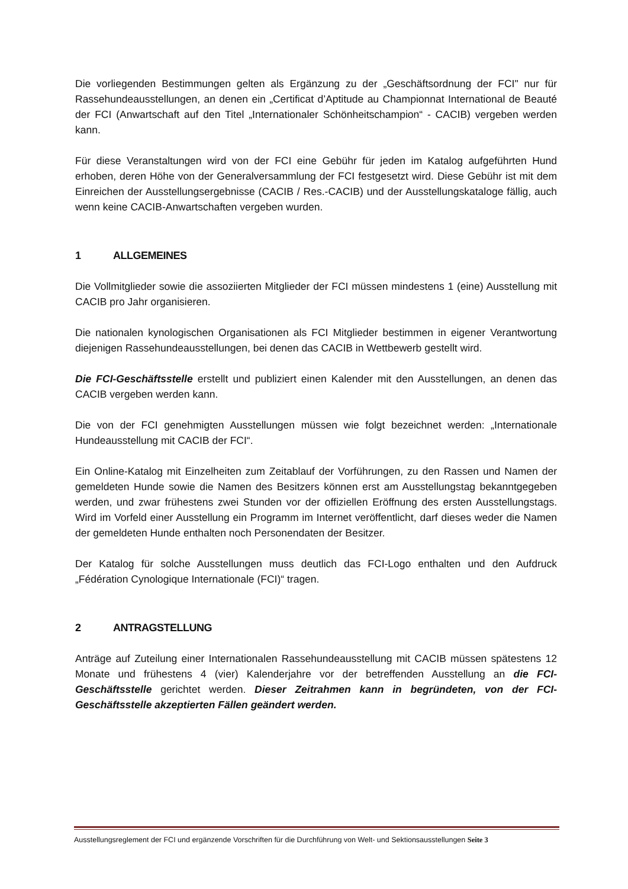Die vorliegenden Bestimmungen gelten als Ergänzung zu der „Geschäftsordnung der FCI" nur für Rassehundeausstellungen, an denen ein „Certificat d’Aptitude au Championnat International de Beauté der FCI (Anwartschaft auf den Titel „Internationaler Schönheitschampion“ - CACIB) vergeben werden kann.
Für diese Veranstaltungen wird von der FCI eine Gebühr für jeden im Katalog aufgeführten Hund erhoben, deren Höhe von der Generalversammlung der FCI festgesetzt wird. Diese Gebühr ist mit dem Einreichen der Ausstellungsergebnisse (CACIB / Res.-CACIB) und der Ausstellungskataloge fällig, auch wenn keine CACIB-Anwartschaften vergeben wurden.
1 ALLGEMEINES
Die Vollmitglieder sowie die assoziierten Mitglieder der FCI müssen mindestens 1 (eine) Ausstellung mit CACIB pro Jahr organisieren.
Die nationalen kynologischen Organisationen als FCI Mitglieder bestimmen in eigener Verantwortung diejenigen Rassehundeausstellungen, bei denen das CACIB in Wettbewerb gestellt wird.
Die FCI-Geschäftsstelle erstellt und publiziert einen Kalender mit den Ausstellungen, an denen das CACIB vergeben werden kann.
Die von der FCI genehmigten Ausstellungen müssen wie folgt bezeichnet werden: „Internationale Hundeausstellung mit CACIB der FCI“.
Ein Online-Katalog mit Einzelheiten zum Zeitablauf der Vorführungen, zu den Rassen und Namen der gemeldeten Hunde sowie die Namen des Besitzers können erst am Ausstellungstag bekanntgegeben werden, und zwar frühestens zwei Stunden vor der offiziellen Eröffnung des ersten Ausstellungstags. Wird im Vorfeld einer Ausstellung ein Programm im Internet veröffentlicht, darf dieses weder die Namen der gemeldeten Hunde enthalten noch Personendaten der Besitzer.
Der Katalog für solche Ausstellungen muss deutlich das FCI-Logo enthalten und den Aufdruck „Fédération Cynologique Internationale (FCI)“ tragen.
2 ANTRAGSTELLUNG
Anträge auf Zuteilung einer Internationalen Rassehundeausstellung mit CACIB müssen spätestens 12 Monate und frühestens 4 (vier) Kalenderjahre vor der betreffenden Ausstellung an die FCI-Geschäftsstelle gerichtet werden. Dieser Zeitrahmen kann in begründeten, von der FCI-Geschäftsstelle akzeptierten Fällen geändert werden.
Ausstellungsreglement der FCI und ergänzende Vorschriften für die Durchführung von Welt- und Sektionsausstellungen Seite 3